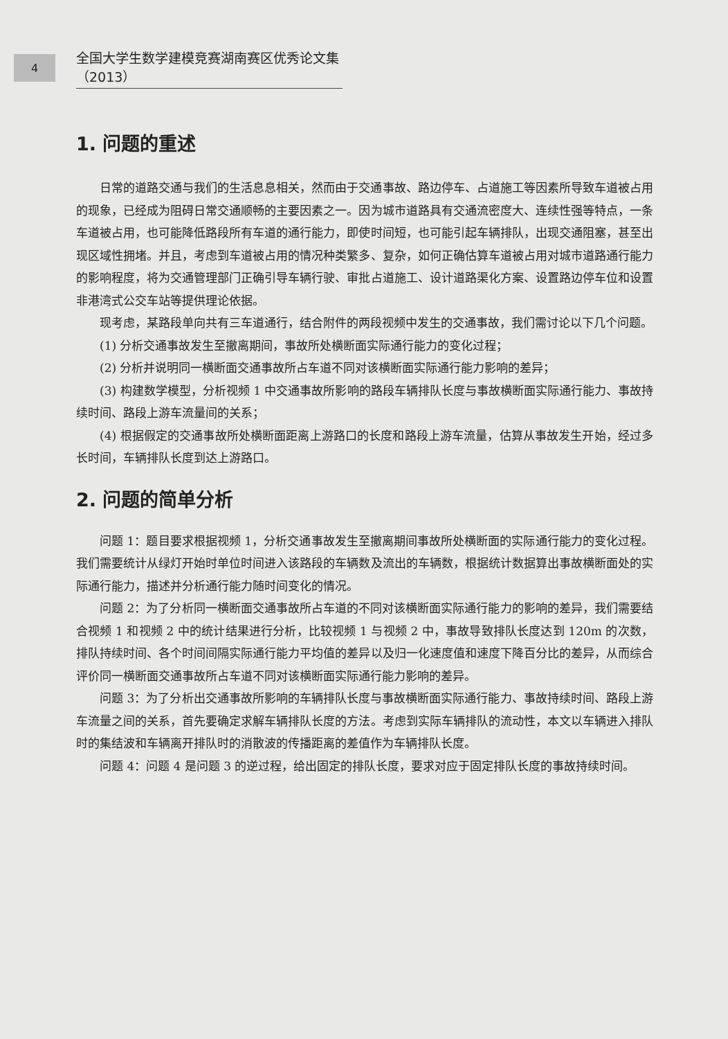4
全国大学生数学建模竞赛湖南赛区优秀论文集（2013）
1. 问题的重述
日常的道路交通与我们的生活息息相关，然而由于交通事故、路边停车、占道施工等因素所导致车道被占用的现象，已经成为阻碍日常交通顺畅的主要因素之一。因为城市道路具有交通流密度大、连续性强等特点，一条车道被占用，也可能降低路段所有车道的通行能力，即使时间短，也可能引起车辆排队，出现交通阻塞，甚至出现区域性拥堵。并且，考虑到车道被占用的情况种类繁多、复杂，如何正确估算车道被占用对城市道路通行能力的影响程度，将为交通管理部门正确引导车辆行驶、审批占道施工、设计道路渠化方案、设置路边停车位和设置非港湾式公交车站等提供理论依据。
现考虑，某路段单向共有三车道通行，结合附件的两段视频中发生的交通事故，我们需讨论以下几个问题。
(1) 分析交通事故发生至撤离期间，事故所处横断面实际通行能力的变化过程；
(2) 分析并说明同一横断面交通事故所占车道不同对该横断面实际通行能力影响的差异；
(3) 构建数学模型，分析视频 1 中交通事故所影响的路段车辆排队长度与事故横断面实际通行能力、事故持续时间、路段上游车流量间的关系；
(4) 根据假定的交通事故所处横断面距离上游路口的长度和路段上游车流量，估算从事故发生开始，经过多长时间，车辆排队长度到达上游路口。
2. 问题的简单分析
问题 1：题目要求根据视频 1，分析交通事故发生至撤离期间事故所处横断面的实际通行能力的变化过程。我们需要统计从绿灯开始时单位时间进入该路段的车辆数及流出的车辆数，根据统计数据算出事故横断面处的实际通行能力，描述并分析通行能力随时间变化的情况。
问题 2：为了分析同一横断面交通事故所占车道的不同对该横断面实际通行能力的影响的差异，我们需要结合视频 1 和视频 2 中的统计结果进行分析，比较视频 1 与视频 2 中，事故导致排队长度达到 120m 的次数，排队持续时间、各个时间间隔实际通行能力平均值的差异以及归一化速度值和速度下降百分比的差异，从而综合评价同一横断面交通事故所占车道不同对该横断面实际通行能力影响的差异。
问题 3：为了分析出交通事故所影响的车辆排队长度与事故横断面实际通行能力、事故持续时间、路段上游车流量之间的关系，首先要确定求解车辆排队长度的方法。考虑到实际车辆排队的流动性，本文以车辆进入排队时的集结波和车辆离开排队时的消散波的传播距离的差值作为车辆排队长度。
问题 4：问题 4 是问题 3 的逆过程，给出固定的排队长度，要求对应于固定排队长度的事故持续时间。